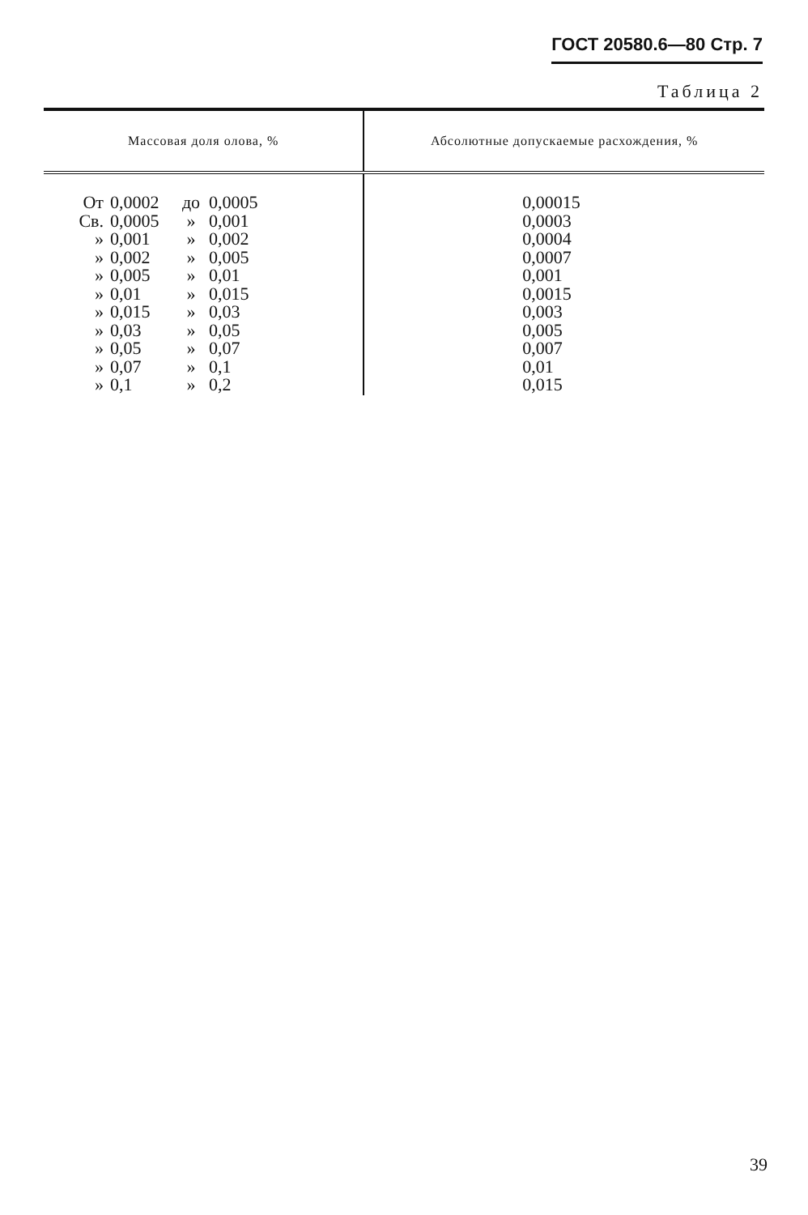ГОСТ 20580.6—80 Стр. 7
Таблица 2
| Массовая доля олова, % | Абсолютные допускаемые расхождения, % |
| --- | --- |
| От 0,0002 до 0,0005 Св. 0,0005 » 0,001 » 0,001 » 0,002 » 0,002 » 0,005 » 0,005 » 0,01 » 0,01 » 0,015 » 0,015 » 0,03 » 0,03 » 0,05 » 0,05 » 0,07 » 0,07 » 0,1 » 0,1 » 0,2 | 0,00015 0,0003 0,0004 0,0007 0,001 0,0015 0,003 0,005 0,007 0,01 0,015 |
39